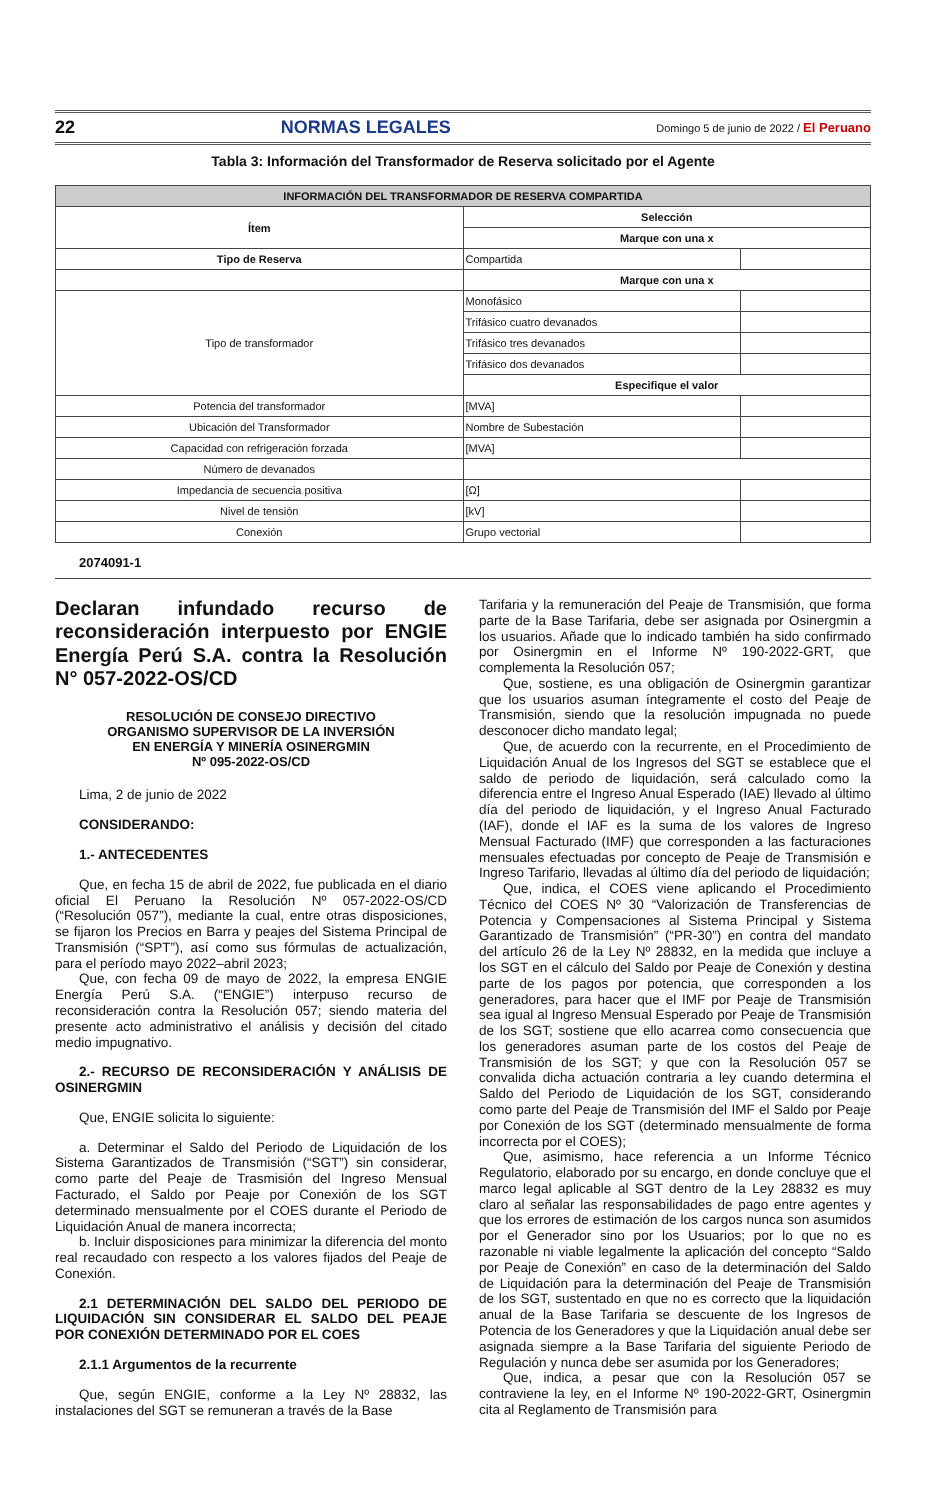22 NORMAS LEGALES Domingo 5 de junio de 2022 / El Peruano
Tabla 3: Información del Transformador de Reserva solicitado por el Agente
| INFORMACIÓN DEL TRANSFORMADOR DE RESERVA COMPARTIDA | | |
| --- | --- | --- |
| Ítem | Selección | |
| | Marque con una x | |
| Tipo de Reserva | Compartida | |
| | Marque con una x | |
| Tipo de transformador | Monofásico | |
| | Trifásico cuatro devanados | |
| | Trifásico tres devanados | |
| | Trifásico dos devanados | |
| | Especifique el valor | |
| Potencia del transformador | [MVA] | |
| Ubicación del Transformador | Nombre de Subestación | |
| Capacidad con refrigeración forzada | [MVA] | |
| Número de devanados | | |
| Impedancia de secuencia positiva | [Ω] | |
| Nivel de tensión | [kV] | |
| Conexión | Grupo vectorial | |
2074091-1
Declaran infundado recurso de reconsideración interpuesto por ENGIE Energía Perú S.A. contra la Resolución N° 057-2022-OS/CD
RESOLUCIÓN DE CONSEJO DIRECTIVO
ORGANISMO SUPERVISOR DE LA INVERSIÓN
EN ENERGÍA Y MINERÍA OSINERGMIN
Nº 095-2022-OS/CD
Lima, 2 de junio de 2022
CONSIDERANDO:
1.- ANTECEDENTES
Que, en fecha 15 de abril de 2022, fue publicada en el diario oficial El Peruano la Resolución Nº 057-2022-OS/CD (“Resolución 057”), mediante la cual, entre otras disposiciones, se fijaron los Precios en Barra y peajes del Sistema Principal de Transmisión (“SPT”), así como sus fórmulas de actualización, para el período mayo 2022–abril 2023;
Que, con fecha 09 de mayo de 2022, la empresa ENGIE Energía Perú S.A. (“ENGIE”) interpuso recurso de reconsideración contra la Resolución 057; siendo materia del presente acto administrativo el análisis y decisión del citado medio impugnativo.
2.- RECURSO DE RECONSIDERACIÓN Y ANÁLISIS DE OSINERGMIN
Que, ENGIE solicita lo siguiente:
a. Determinar el Saldo del Periodo de Liquidación de los Sistema Garantizados de Transmisión (“SGT”) sin considerar, como parte del Peaje de Trasmisión del Ingreso Mensual Facturado, el Saldo por Peaje por Conexión de los SGT determinado mensualmente por el COES durante el Periodo de Liquidación Anual de manera incorrecta;
b. Incluir disposiciones para minimizar la diferencia del monto real recaudado con respecto a los valores fijados del Peaje de Conexión.
2.1 DETERMINACIÓN DEL SALDO DEL PERIODO DE LIQUIDACIÓN SIN CONSIDERAR EL SALDO DEL PEAJE POR CONEXIÓN DETERMINADO POR EL COES
2.1.1 Argumentos de la recurrente
Que, según ENGIE, conforme a la Ley Nº 28832, las instalaciones del SGT se remuneran a través de la Base
Tarifaria y la remuneración del Peaje de Transmisión, que forma parte de la Base Tarifaria, debe ser asignada por Osinergmin a los usuarios. Añade que lo indicado también ha sido confirmado por Osinergmin en el Informe Nº 190-2022-GRT, que complementa la Resolución 057;
Que, sostiene, es una obligación de Osinergmin garantizar que los usuarios asuman íntegramente el costo del Peaje de Transmisión, siendo que la resolución impugnada no puede desconocer dicho mandato legal;
Que, de acuerdo con la recurrente, en el Procedimiento de Liquidación Anual de los Ingresos del SGT se establece que el saldo de periodo de liquidación, será calculado como la diferencia entre el Ingreso Anual Esperado (IAE) llevado al último día del periodo de liquidación, y el Ingreso Anual Facturado (IAF), donde el IAF es la suma de los valores de Ingreso Mensual Facturado (IMF) que corresponden a las facturaciones mensuales efectuadas por concepto de Peaje de Transmisión e Ingreso Tarifario, llevadas al último día del periodo de liquidación;
Que, indica, el COES viene aplicando el Procedimiento Técnico del COES Nº 30 “Valorización de Transferencias de Potencia y Compensaciones al Sistema Principal y Sistema Garantizado de Transmisión” (“PR-30”) en contra del mandato del artículo 26 de la Ley Nº 28832, en la medida que incluye a los SGT en el cálculo del Saldo por Peaje de Conexión y destina parte de los pagos por potencia, que corresponden a los generadores, para hacer que el IMF por Peaje de Transmisión sea igual al Ingreso Mensual Esperado por Peaje de Transmisión de los SGT; sostiene que ello acarrea como consecuencia que los generadores asuman parte de los costos del Peaje de Transmisión de los SGT; y que con la Resolución 057 se convalida dicha actuación contraria a ley cuando determina el Saldo del Periodo de Liquidación de los SGT, considerando como parte del Peaje de Transmisión del IMF el Saldo por Peaje por Conexión de los SGT (determinado mensualmente de forma incorrecta por el COES);
Que, asimismo, hace referencia a un Informe Técnico Regulatorio, elaborado por su encargo, en donde concluye que el marco legal aplicable al SGT dentro de la Ley 28832 es muy claro al señalar las responsabilidades de pago entre agentes y que los errores de estimación de los cargos nunca son asumidos por el Generador sino por los Usuarios; por lo que no es razonable ni viable legalmente la aplicación del concepto “Saldo por Peaje de Conexión” en caso de la determinación del Saldo de Liquidación para la determinación del Peaje de Transmisión de los SGT, sustentado en que no es correcto que la liquidación anual de la Base Tarifaria se descuente de los Ingresos de Potencia de los Generadores y que la Liquidación anual debe ser asignada siempre a la Base Tarifaria del siguiente Periodo de Regulación y nunca debe ser asumida por los Generadores;
Que, indica, a pesar que con la Resolución 057 se contraviene la ley, en el Informe Nº 190-2022-GRT, Osinergmin cita al Reglamento de Transmisión para